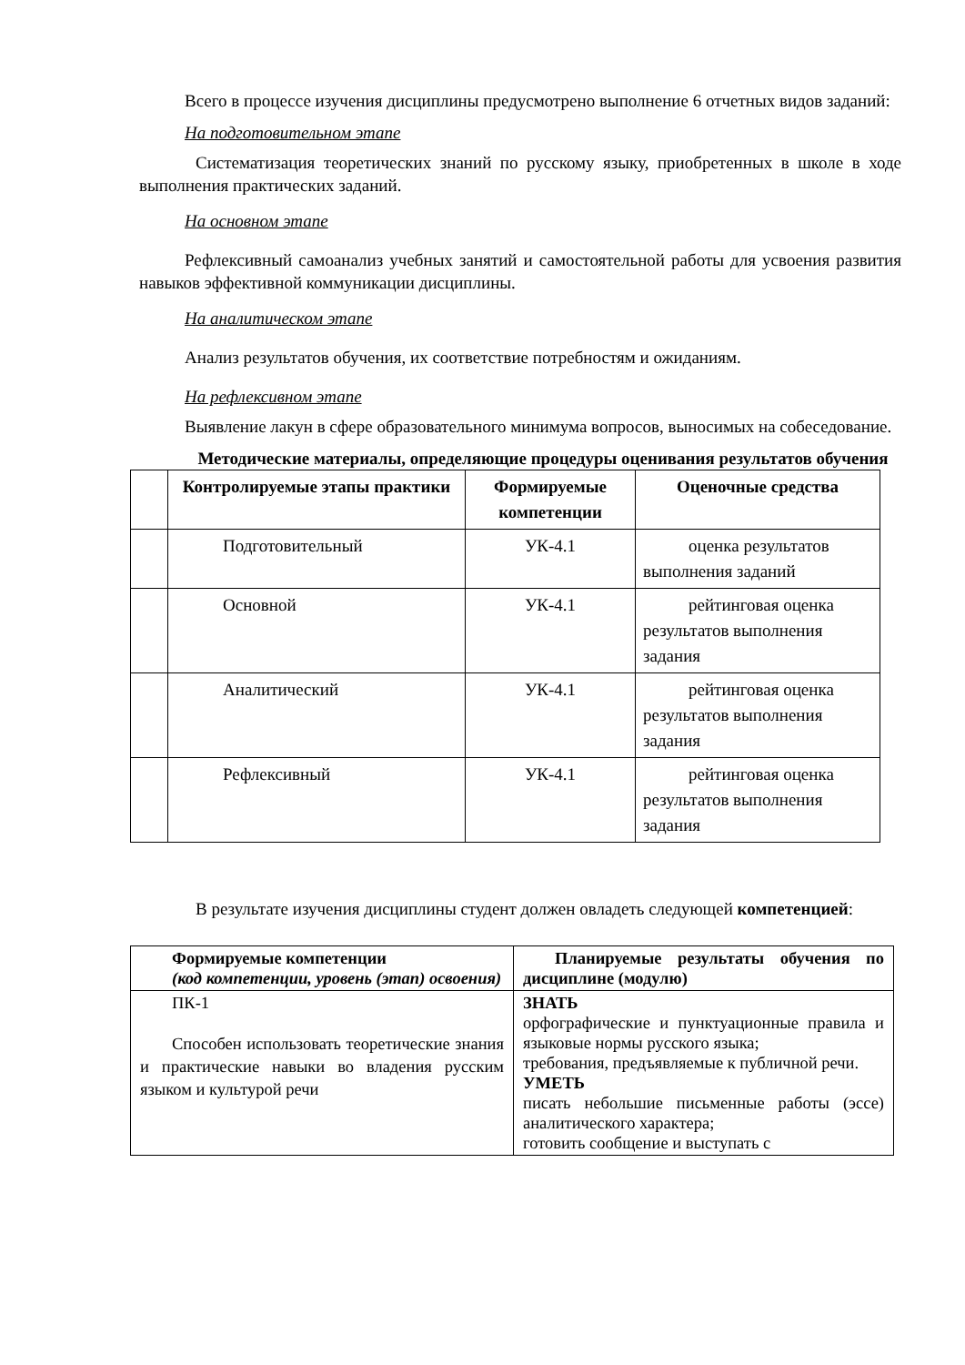Всего в процессе изучения дисциплины предусмотрено выполнение 6 отчетных видов заданий:
На подготовительном этапе
Систематизация теоретических знаний по русскому языку, приобретенных в школе в ходе выполнения практических заданий.
На основном этапе
Рефлексивный самоанализ учебных занятий и самостоятельной работы для усвоения развития навыков эффективной коммуникации дисциплины.
На аналитическом этапе
Анализ результатов обучения, их соответствие потребностям и ожиданиям.
На рефлексивном этапе
Выявление лакун в сфере образовательного минимума вопросов, выносимых на собеседование.
Методические материалы, определяющие процедуры оценивания результатов обучения
| | Контролируемые этапы практики | Формируемые компетенции | Оценочные средства |
| --- | --- | --- | --- |
| | Подготовительный | УК-4.1 | оценка результатов выполнения заданий |
| | Основной | УК-4.1 | рейтинговая оценка результатов выполнения задания |
| | Аналитический | УК-4.1 | рейтинговая оценка результатов выполнения задания |
| | Рефлексивный | УК-4.1 | рейтинговая оценка результатов выполнения задания |
В результате изучения дисциплины студент должен овладеть следующей компетенцией:
| Формируемые компетенции (код компетенции, уровень (этап) освоения) | Планируемые результаты обучения по дисциплине (модулю) |
| --- | --- |
| ПК-1 Способен использовать теоретические знания и практические навыки во владения русским языком и культурой речи | ЗНАТЬ орфографические и пунктуационные правила и языковые нормы русского языка; требования, предъявляемые к публичной речи. УМЕТЬ писать небольшие письменные работы (эссе) аналитического характера; готовить сообщение и выступать с |